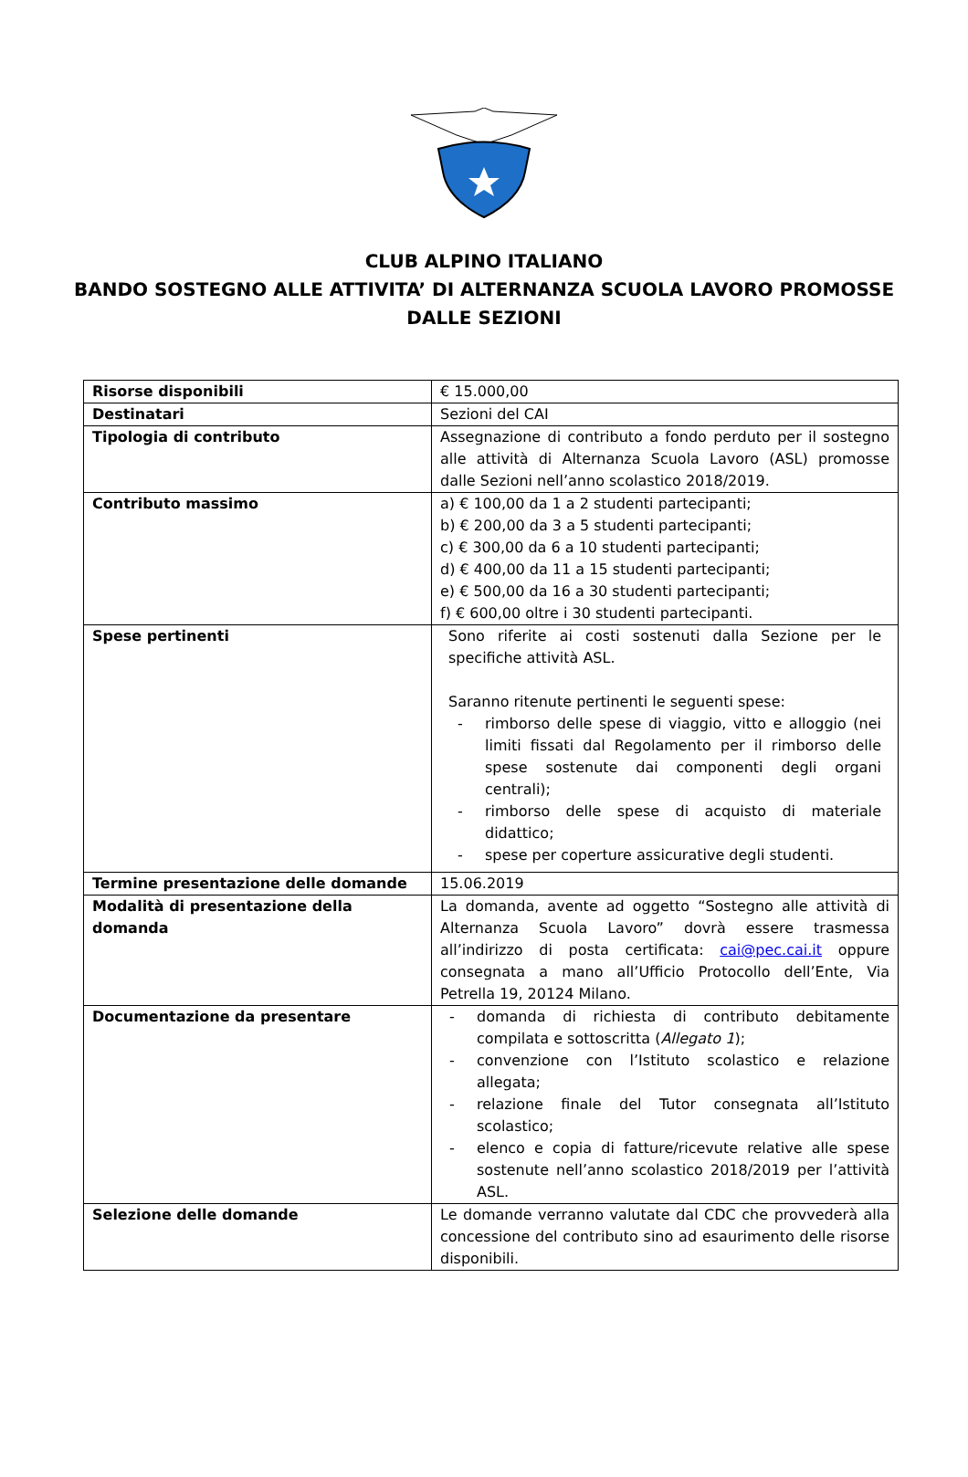CLUB ALPINO ITALIANO
BANDO SOSTEGNO ALLE ATTIVITA’ DI ALTERNANZA SCUOLA LAVORO PROMOSSE DALLE SEZIONI
| Risorse disponibili | € 15.000,00 |
| Destinatari | Sezioni del CAI |
| Tipologia di contributo | Assegnazione di contributo a fondo perduto per il sostegno alle attività di Alternanza Scuola Lavoro (ASL) promosse dalle Sezioni nell’anno scolastico 2018/2019. |
| Contributo massimo | a) € 100,00 da 1 a 2 studenti partecipanti; b) € 200,00 da 3 a 5 studenti partecipanti; c) € 300,00 da 6 a 10 studenti partecipanti; d) € 400,00 da 11 a 15 studenti partecipanti; e) € 500,00 da 16 a 30 studenti partecipanti; f) € 600,00 oltre i 30 studenti partecipanti. |
| Spese pertinenti | Sono riferite ai costi sostenuti dalla Sezione per le specifiche attività ASL. Saranno ritenute pertinenti le seguenti spese: - rimborso delle spese di viaggio, vitto e alloggio (nei limiti fissati dal Regolamento per il rimborso delle spese sostenute dai componenti degli organi centrali); - rimborso delle spese di acquisto di materiale didattico; - spese per coperture assicurative degli studenti. |
| Termine presentazione delle domande | 15.06.2019 |
| Modalità di presentazione della domanda | La domanda, avente ad oggetto “Sostegno alle attività di Alternanza Scuola Lavoro” dovrà essere trasmessa all’indirizzo di posta certificata: cai@pec.cai.it oppure consegnata a mano all’Ufficio Protocollo dell’Ente, Via Petrella 19, 20124 Milano. |
| Documentazione da presentare | - domanda di richiesta di contributo debitamente compilata e sottoscritta ( Allegato 1 ); - convenzione con l’Istituto scolastico e relazione allegata; - relazione finale del Tutor consegnata all’Istituto scolastico; - elenco e copia di fatture/ricevute relative alle spese sostenute nell’anno scolastico 2018/2019 per l’attività ASL. |
| Selezione delle domande | Le domande verranno valutate dal CDC che provvederà alla concessione del contributo sino ad esaurimento delle risorse disponibili. |